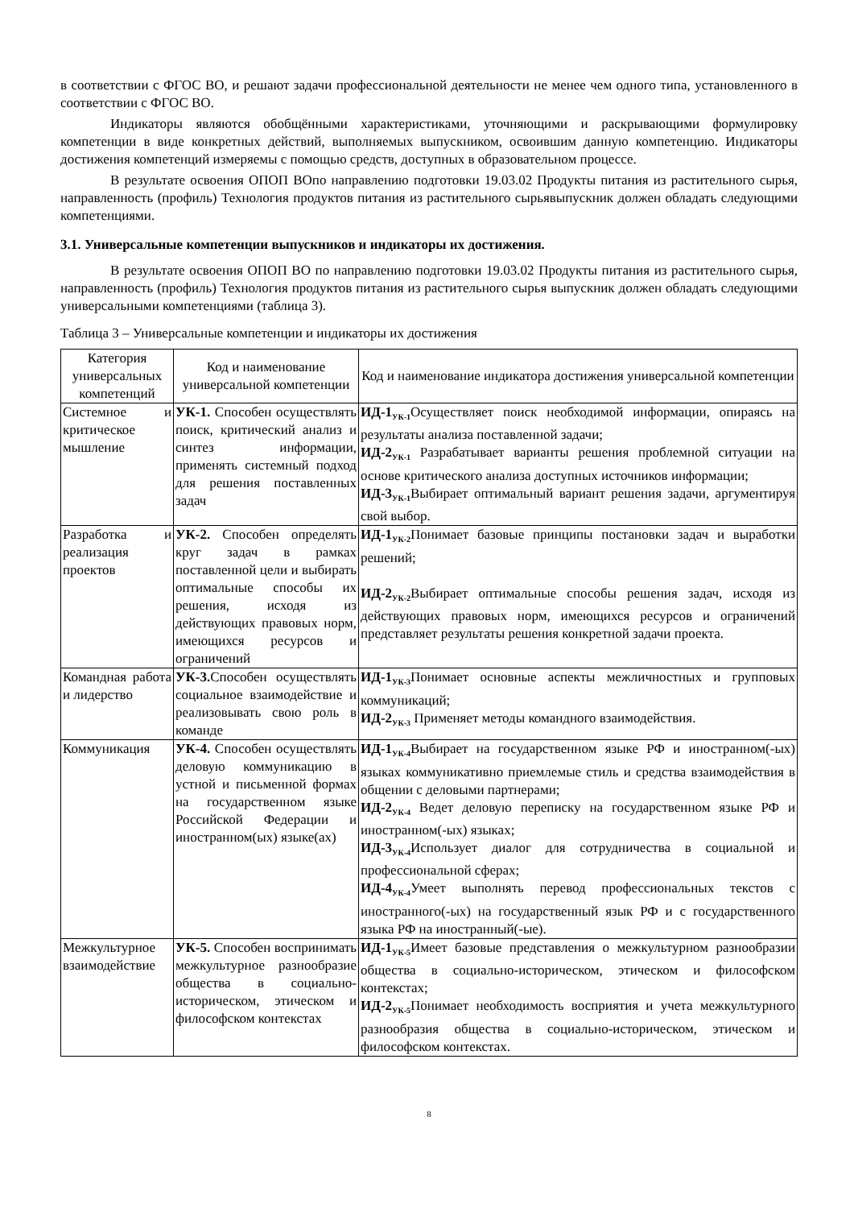в соответствии с ФГОС ВО, и решают задачи профессиональной деятельности не менее чем одного типа, установленного в соответствии с ФГОС ВО.
Индикаторы являются обобщёнными характеристиками, уточняющими и раскрывающими формулировку компетенции в виде конкретных действий, выполняемых выпускником, освоившим данную компетенцию. Индикаторы достижения компетенций измеряемы с помощью средств, доступных в образовательном процессе.
В результате освоения ОПОП ВОпо направлению подготовки 19.03.02 Продукты питания из растительного сырья, направленность (профиль) Технология продуктов питания из растительного сырьявыпускник должен обладать следующими компетенциями.
3.1. Универсальные компетенции выпускников и индикаторы их достижения.
В результате освоения ОПОП ВО по направлению подготовки 19.03.02 Продукты питания из растительного сырья, направленность (профиль) Технология продуктов питания из растительного сырья выпускник должен обладать следующими универсальными компетенциями (таблица 3).
Таблица 3 – Универсальные компетенции и индикаторы их достижения
| Категория универсальных компетенций | Код и наименование универсальной компетенции | Код и наименование индикатора достижения универсальной компетенции |
| --- | --- | --- |
| Системное и критическое мышление | УК-1. Способен осуществлять поиск, критический анализ и синтез информации, применять системный подход для решения поставленных задач | ИД-1<sub>УК-1</sub> Осуществляет поиск необходимой информации, опираясь на результаты анализа поставленной задачи; ИД-2<sub>УК-1</sub> Разрабатывает варианты решения проблемной ситуации на основе критического анализа доступных источников информации; ИД-3<sub>УК-1</sub> Выбирает оптимальный вариант решения задачи, аргументируя свой выбор. |
| Разработка и реализация проектов | УК-2. Способен определять круг задач в рамках поставленной цели и выбирать оптимальные способы их решения, исходя из действующих правовых норм, имеющихся ресурсов и ограничений | ИД-1<sub>УК-2</sub> Понимает базовые принципы постановки задач и выработки решений; ИД-2<sub>УК-2</sub> Выбирает оптимальные способы решения задач, исходя из действующих правовых норм, имеющихся ресурсов и ограничений представляет результаты решения конкретной задачи проекта. |
| Командная работа и лидерство | УК-3. Способен осуществлять социальное взаимодействие и реализовывать свою роль в команде | ИД-1<sub>УК-3</sub> Понимает основные аспекты межличностных и групповых коммуникаций; ИД-2<sub>УК-3</sub> Применяет методы командного взаимодействия. |
| Коммуникация | УК-4. Способен осуществлять деловую коммуникацию в устной и письменной формах на государственном языке Российской Федерации и иностранном(ых) языке(ах) | ИД-1<sub>УК-4</sub> Выбирает на государственном языке РФ и иностранном(-ых) языках коммуникативно приемлемые стиль и средства взаимодействия в общении с деловыми партнерами; ИД-2<sub>УК-4</sub> Ведет деловую переписку на государственном языке РФ и иностранном(-ых) языках; ИД-3<sub>УК-4</sub> Использует диалог для сотрудничества в социальной и профессиональной сферах; ИД-4<sub>УК-4</sub> Умеет выполнять перевод профессиональных текстов с иностранного(-ых) на государственный язык РФ и с государственного языка РФ на иностранный(-ые). |
| Межкультурное взаимодействие | УК-5. Способен воспринимать межкультурное разнообразие общества в социально-историческом, этическом и философском контекстах | ИД-1<sub>УК-5</sub> Имеет базовые представления о межкультурном разнообразии общества в социально-историческом, этическом и философском контекстах; ИД-2<sub>УК-5</sub> Понимает необходимость восприятия и учета межкультурного разнообразия общества в социально-историческом, этическом и философском контекстах. |
8